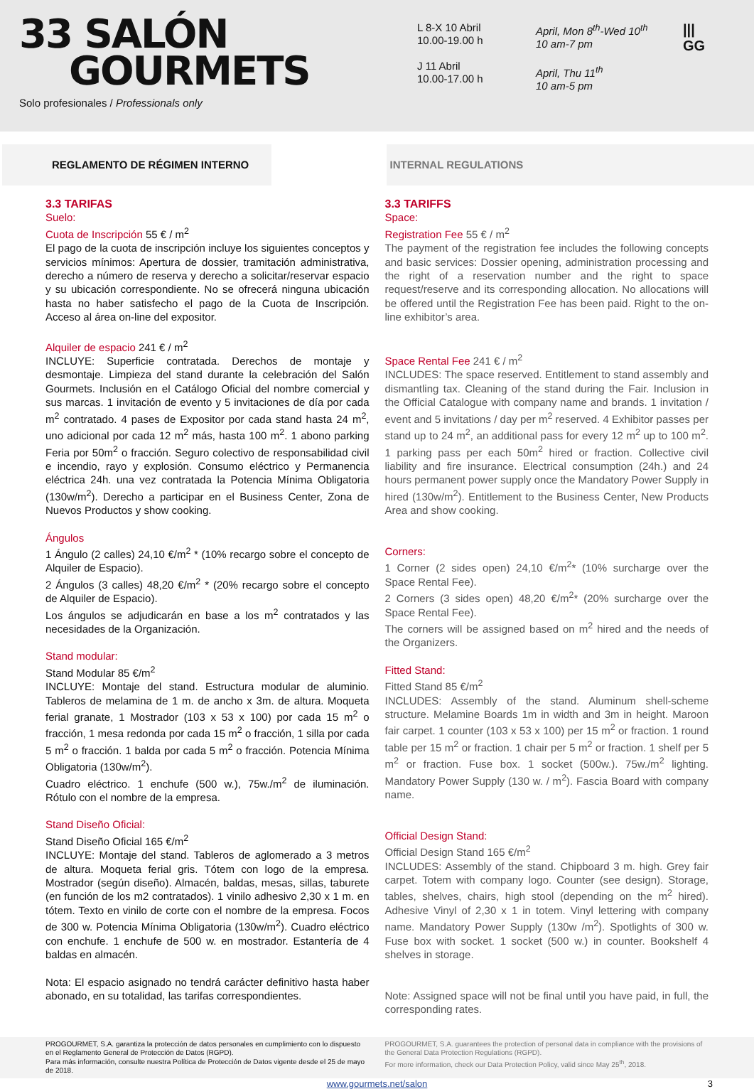33 SALÓN
GOURMETS
Solo profesionales / Professionals only
L 8-X 10 Abril
10.00-19.00 h
J 11 Abril
10.00-17.00 h
April, Mon 8<sup>th</sup>-Wed 10<sup>th</sup>
10 am-7 pm
April, Thu 11<sup>th</sup>
10 am-5 pm
|||
GG
REGLAMENTO DE RÉGIMEN INTERNO INTERNAL REGULATIONS
3.3 TARIFAS
Suelo:
Cuota de Inscripción 55 € / m<sup>2</sup>
El pago de la cuota de inscripción incluye los siguientes conceptos y servicios mínimos: Apertura de dossier, tramitación administrativa, derecho a número de reserva y derecho a solicitar/reservar espacio y su ubicación correspondiente. No se ofrecerá ninguna ubicación hasta no haber satisfecho el pago de la Cuota de Inscripción. Acceso al área on-line del expositor.
Alquiler de espacio 241 € / m<sup>2</sup>
INCLUYE: Superficie contratada. Derechos de montaje y desmontaje. Limpieza del stand durante la celebración del Salón Gourmets. Inclusión en el Catálogo Oficial del nombre comercial y sus marcas. 1 invitación de evento y 5 invitaciones de día por cada m<sup>2</sup> contratado. 4 pases de Expositor por cada stand hasta 24 m<sup>2</sup>, uno adicional por cada 12 m<sup>2</sup> más, hasta 100 m<sup>2</sup>. 1 abono parking Feria por 50m<sup>2</sup> o fracción. Seguro colectivo de responsabilidad civil e incendio, rayo y explosión. Consumo eléctrico y Permanencia eléctrica 24h. una vez contratada la Potencia Mínima Obligatoria (130w/m<sup>2</sup>). Derecho a participar en el Business Center, Zona de Nuevos Productos y show cooking.
Ángulos
1 Ángulo (2 calles) 24,10 €/m<sup>2</sup> * (10% recargo sobre el concepto de Alquiler de Espacio).
2 Ángulos (3 calles) 48,20 €/m<sup>2</sup> * (20% recargo sobre el concepto de Alquiler de Espacio).
Los ángulos se adjudicarán en base a los m<sup>2</sup> contratados y las necesidades de la Organización.
Stand modular:
Stand Modular 85 €/m<sup>2</sup>
INCLUYE: Montaje del stand. Estructura modular de aluminio. Tableros de melamina de 1 m. de ancho x 3m. de altura. Moqueta ferial granate, 1 Mostrador (103 x 53 x 100) por cada 15 m<sup>2</sup> o fracción, 1 mesa redonda por cada 15 m<sup>2</sup> o fracción, 1 silla por cada 5 m<sup>2</sup> o fracción. 1 balda por cada 5 m<sup>2</sup> o fracción. Potencia Mínima Obligatoria (130w/m<sup>2</sup>).
Cuadro eléctrico. 1 enchufe (500 w.), 75w./m<sup>2</sup> de iluminación. Rótulo con el nombre de la empresa.
Stand Diseño Oficial:
Stand Diseño Oficial 165 €/m<sup>2</sup>
INCLUYE: Montaje del stand. Tableros de aglomerado a 3 metros de altura. Moqueta ferial gris. Tótem con logo de la empresa. Mostrador (según diseño). Almacén, baldas, mesas, sillas, taburete (en función de los m2 contratados). 1 vinilo adhesivo 2,30 x 1 m. en tótem. Texto en vinilo de corte con el nombre de la empresa. Focos de 300 w. Potencia Mínima Obligatoria (130w/m<sup>2</sup>). Cuadro eléctrico con enchufe. 1 enchufe de 500 w. en mostrador. Estantería de 4 baldas en almacén.
Nota: El espacio asignado no tendrá carácter definitivo hasta haber abonado, en su totalidad, las tarifas correspondientes.
3.3 TARIFFS
Space:
Registration Fee 55 € / m<sup>2</sup>
The payment of the registration fee includes the following concepts and basic services: Dossier opening, administration processing and the right of a reservation number and the right to space request/reserve and its corresponding allocation. No allocations will be offered until the Registration Fee has been paid. Right to the on-line exhibitor’s area.
Space Rental Fee 241 € / m<sup>2</sup>
INCLUDES: The space reserved. Entitlement to stand assembly and dismantling tax. Cleaning of the stand during the Fair. Inclusion in the Official Catalogue with company name and brands. 1 invitation / event and 5 invitations / day per m<sup>2</sup> reserved. 4 Exhibitor passes per stand up to 24 m<sup>2</sup>, an additional pass for every 12 m<sup>2</sup> up to 100 m<sup>2</sup>. 1 parking pass per each 50m<sup>2</sup> hired or fraction. Collective civil liability and fire insurance. Electrical consumption (24h.) and 24 hours permanent power supply once the Mandatory Power Supply in hired (130w/m<sup>2</sup>). Entitlement to the Business Center, New Products Area and show cooking.
Corners:
1 Corner (2 sides open) 24,10 €/m<sup>2</sup>* (10% surcharge over the Space Rental Fee).
2 Corners (3 sides open) 48,20 €/m<sup>2</sup>* (20% surcharge over the Space Rental Fee).
The corners will be assigned based on m<sup>2</sup> hired and the needs of the Organizers.
Fitted Stand:
Fitted Stand 85 €/m<sup>2</sup>
INCLUDES: Assembly of the stand. Aluminum shell-scheme structure. Melamine Boards 1m in width and 3m in height. Maroon fair carpet. 1 counter (103 x 53 x 100) per 15 m<sup>2</sup> or fraction. 1 round table per 15 m<sup>2</sup> or fraction. 1 chair per 5 m<sup>2</sup> or fraction. 1 shelf per 5 m<sup>2</sup> or fraction. Fuse box. 1 socket (500w.). 75w./m<sup>2</sup> lighting. Mandatory Power Supply (130 w. / m<sup>2</sup>). Fascia Board with company name.
Official Design Stand:
Official Design Stand 165 €/m<sup>2</sup>
INCLUDES: Assembly of the stand. Chipboard 3 m. high. Grey fair carpet. Totem with company logo. Counter (see design). Storage, tables, shelves, chairs, high stool (depending on the m<sup>2</sup> hired). Adhesive Vinyl of 2,30 x 1 in totem. Vinyl lettering with company name. Mandatory Power Supply (130w /m<sup>2</sup>). Spotlights of 300 w. Fuse box with socket. 1 socket (500 w.) in counter. Bookshelf 4 shelves in storage.
Note: Assigned space will not be final until you have paid, in full, the corresponding rates.
PROGOURMET, S.A. garantiza la protección de datos personales en cumplimiento con lo dispuesto en el Reglamento General de Protección de Datos (RGPD).
Para más información, consulte nuestra Política de Protección de Datos vigente desde el 25 de mayo de 2018.
PROGOURMET, S.A. guarantees the protection of personal data in compliance with the provisions of the General Data Protection Regulations (RGPD).
For more information, check our Data Protection Policy, valid since May 25<sup>th</sup>, 2018.
www.gourmets.net/salon 3